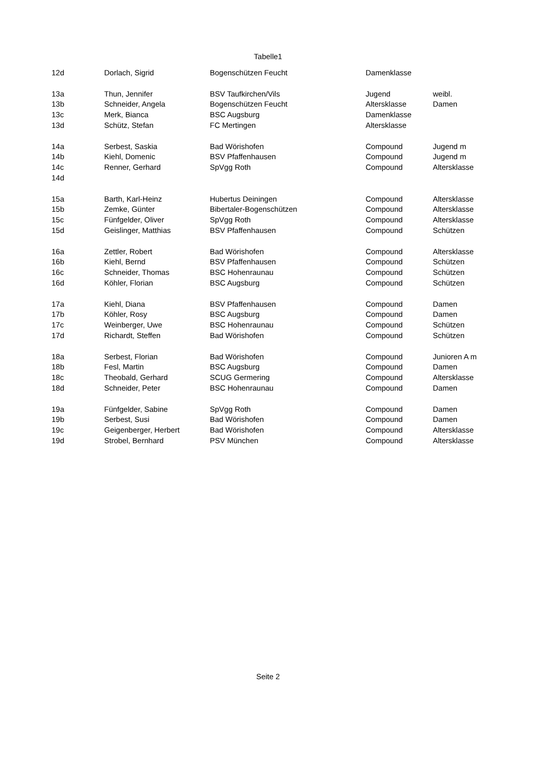Tabelle1
| 12d | Dorlach, Sigrid | Bogenschützen Feucht | Damenklasse | |
| 13a | Thun, Jennifer | BSV Taufkirchen/Vils | Jugend | weibl. |
| 13b | Schneider, Angela | Bogenschützen Feucht | Altersklasse | Damen |
| 13c | Merk, Bianca | BSC Augsburg | Damenklasse | |
| 13d | Schütz, Stefan | FC Mertingen | Altersklasse | |
| 14a | Serbest, Saskia | Bad Wörishofen | Compound | Jugend m |
| 14b | Kiehl, Domenic | BSV Pfaffenhausen | Compound | Jugend m |
| 14c | Renner, Gerhard | SpVgg Roth | Compound | Altersklasse |
| 14d | | | | |
| 15a | Barth, Karl-Heinz | Hubertus Deiningen | Compound | Altersklasse |
| 15b | Zemke, Günter | Bibertaler-Bogenschützen | Compound | Altersklasse |
| 15c | Fünfgelder, Oliver | SpVgg Roth | Compound | Altersklasse |
| 15d | Geislinger, Matthias | BSV Pfaffenhausen | Compound | Schützen |
| 16a | Zettler, Robert | Bad Wörishofen | Compound | Altersklasse |
| 16b | Kiehl, Bernd | BSV Pfaffenhausen | Compound | Schützen |
| 16c | Schneider, Thomas | BSC Hohenraunau | Compound | Schützen |
| 16d | Köhler, Florian | BSC Augsburg | Compound | Schützen |
| 17a | Kiehl, Diana | BSV Pfaffenhausen | Compound | Damen |
| 17b | Köhler, Rosy | BSC Augsburg | Compound | Damen |
| 17c | Weinberger, Uwe | BSC Hohenraunau | Compound | Schützen |
| 17d | Richardt, Steffen | Bad Wörishofen | Compound | Schützen |
| 18a | Serbest, Florian | Bad Wörishofen | Compound | Junioren A m |
| 18b | Fesl, Martin | BSC Augsburg | Compound | Damen |
| 18c | Theobald, Gerhard | SCUG Germering | Compound | Altersklasse |
| 18d | Schneider, Peter | BSC Hohenraunau | Compound | Damen |
| 19a | Fünfgelder, Sabine | SpVgg Roth | Compound | Damen |
| 19b | Serbest, Susi | Bad Wörishofen | Compound | Damen |
| 19c | Geigenberger, Herbert | Bad Wörishofen | Compound | Altersklasse |
| 19d | Strobel, Bernhard | PSV München | Compound | Altersklasse |
Seite 2